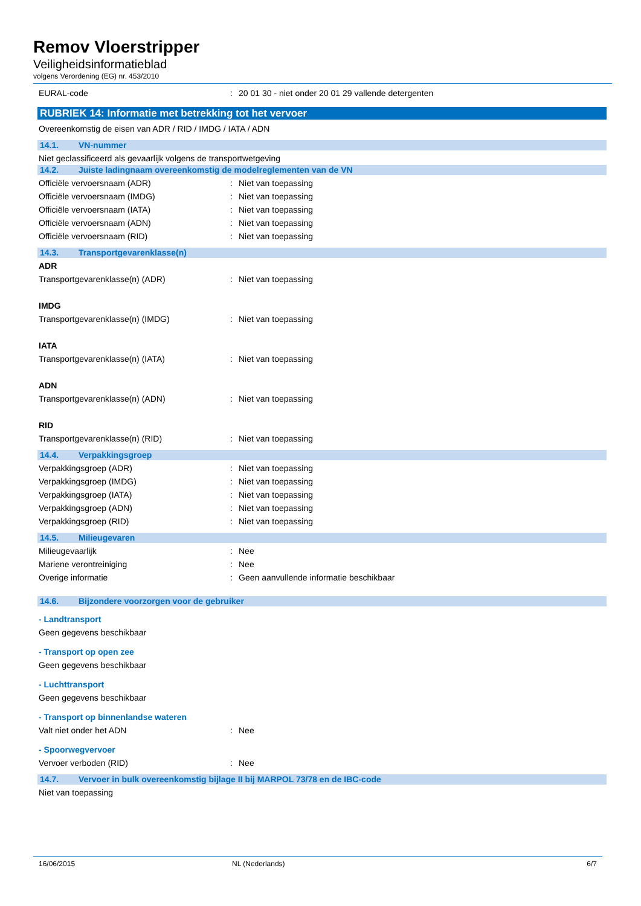Remov Vloerstripper
Veiligheidsinformatieblad
volgens Verordening (EG) nr. 453/2010
EURAL-code : 20 01 30 - niet onder 20 01 29 vallende detergenten
RUBRIEK 14: Informatie met betrekking tot het vervoer
Overeenkomstig de eisen van ADR / RID / IMDG / IATA / ADN
14.1. VN-nummer
Niet geclassificeerd als gevaarlijk volgens de transportwetgeving
14.2. Juiste ladingnaam overeenkomstig de modelreglementen van de VN
Officiële vervoersnaam (ADR) : Niet van toepassing
Officiële vervoersnaam (IMDG) : Niet van toepassing
Officiële vervoersnaam (IATA) : Niet van toepassing
Officiële vervoersnaam (ADN) : Niet van toepassing
Officiële vervoersnaam (RID) : Niet van toepassing
14.3. Transportgevarenklasse(n)
ADR
Transportgevarenklasse(n) (ADR) : Niet van toepassing
IMDG
Transportgevarenklasse(n) (IMDG) : Niet van toepassing
IATA
Transportgevarenklasse(n) (IATA) : Niet van toepassing
ADN
Transportgevarenklasse(n) (ADN) : Niet van toepassing
RID
Transportgevarenklasse(n) (RID) : Niet van toepassing
14.4. Verpakkingsgroep
Verpakkingsgroep (ADR) : Niet van toepassing
Verpakkingsgroep (IMDG) : Niet van toepassing
Verpakkingsgroep (IATA) : Niet van toepassing
Verpakkingsgroep (ADN) : Niet van toepassing
Verpakkingsgroep (RID) : Niet van toepassing
14.5. Milieugevaren
Milieugevaarlijk : Nee
Mariene verontreiniging : Nee
Overige informatie : Geen aanvullende informatie beschikbaar
14.6. Bijzondere voorzorgen voor de gebruiker
- Landtransport
Geen gegevens beschikbaar
- Transport op open zee
Geen gegevens beschikbaar
- Luchttransport
Geen gegevens beschikbaar
- Transport op binnenlandse wateren
Valt niet onder het ADN : Nee
- Spoorwegvervoer
Vervoer verboden (RID) : Nee
14.7. Vervoer in bulk overeenkomstig bijlage II bij MARPOL 73/78 en de IBC-code
Niet van toepassing
16/06/2015 NL (Nederlands) 6/7